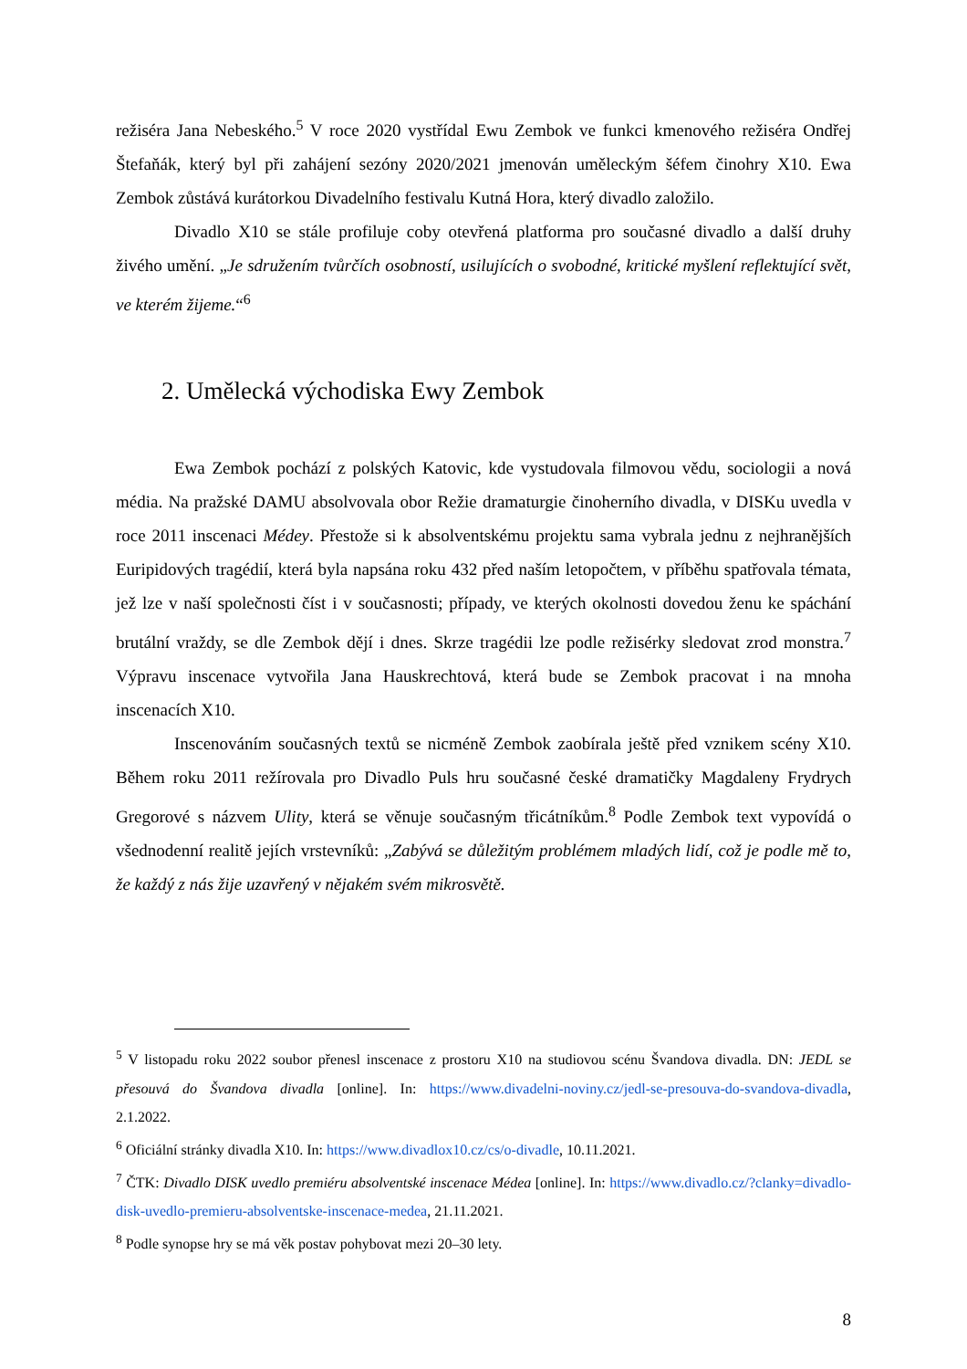režiséra Jana Nebeského.<sup>5</sup> V roce 2020 vystřídal Ewu Zembok ve funkci kmenového režiséra Ondřej Štefaňák, který byl při zahájení sezóny 2020/2021 jmenován uměleckým šéfem činohry X10. Ewa Zembok zůstává kurátorkou Divadelního festivalu Kutná Hora, který divadlo založilo.
Divadlo X10 se stále profiluje coby otevřená platforma pro současné divadlo a další druhy živého umění. „Je sdružením tvůrčích osobností, usilujících o svobodné, kritické myšlení reflektující svět, ve kterém žijeme.“<sup>6</sup>
2. Umělecká východiska Ewy Zembok
Ewa Zembok pochází z polských Katovic, kde vystudovala filmovou vědu, sociologii a nová média. Na pražské DAMU absolvovala obor Režie dramaturgie činoherního divadla, v DISKu uvedla v roce 2011 inscenaci Médey. Přestože si k absolventskému projektu sama vybrala jednu z nejhranějších Euripidových tragédií, která byla napsána roku 432 před naším letopočtem, v příběhu spatřovala témata, jež lze v naší společnosti číst i v současnosti; případy, ve kterých okolnosti dovedou ženu ke spáchání brutální vraždy, se dle Zembok dějí i dnes. Skrze tragédii lze podle režisérky sledovat zrod monstra.<sup>7</sup> Výpravu inscenace vytvořila Jana Hauskrechtová, která bude se Zembok pracovat i na mnoha inscenacích X10.
Inscenováním současných textů se nicméně Zembok zaobírala ještě před vznikem scény X10. Během roku 2011 režírovala pro Divadlo Puls hru současné české dramatičky Magdaleny Frydrych Gregorové s názvem Ulity, která se věnuje současným třicátníkům.<sup>8</sup> Podle Zembok text vypovídá o všednodenní realitě jejích vrstevníků: „Zabývá se důležitým problémem mladých lidí, což je podle mě to, že každý z nás žije uzavřený v nějakém svém mikrosvětě.
<sup>5</sup> V listopadu roku 2022 soubor přenesl inscenace z prostoru X10 na studiovou scénu Švandova divadla. DN: JEDL se přesouvá do Švandova divadla [online]. In: https://www.divadelni-noviny.cz/jedl-se-presouva-do-svandova-divadla, 2.1.2022.
<sup>6</sup> Oficiální stránky divadla X10. In: https://www.divadlox10.cz/cs/o-divadle, 10.11.2021.
<sup>7</sup> ČTK: Divadlo DISK uvedlo premiéru absolventské inscenace Médea [online]. In: https://www.divadlo.cz/?clanky=divadlo-disk-uvedlo-premieru-absolventske-inscenace-medea, 21.11.2021.
<sup>8</sup> Podle synopse hry se má věk postav pohybovat mezi 20–30 lety.
8